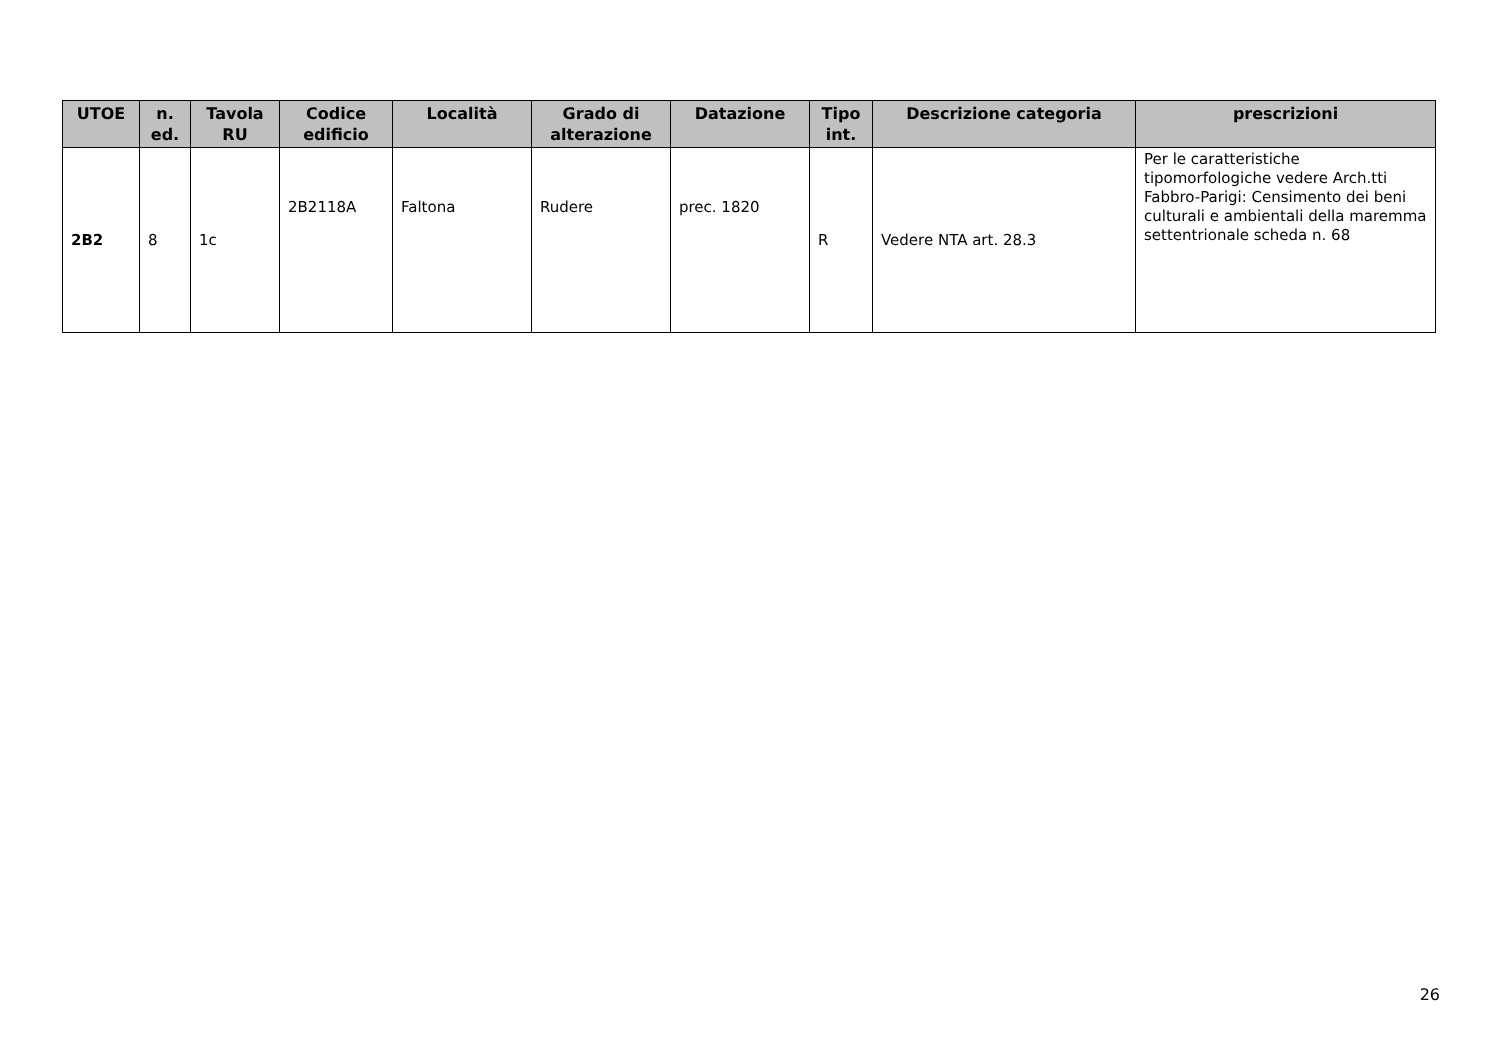| UTOE | n. ed. | Tavola RU | Codice edificio | Località | Grado di alterazione | Datazione | Tipo int. | Descrizione categoria | prescrizioni |
| --- | --- | --- | --- | --- | --- | --- | --- | --- | --- |
| 2B2 | 8 | 1c | 2B2118A | Faltona | Rudere | prec. 1820 | R | Vedere NTA art. 28.3 | Per le caratteristiche tipomorfologiche vedere Arch.tti Fabbro-Parigi: Censimento dei beni culturali e ambientali della maremma settentrionale scheda n. 68 |
26